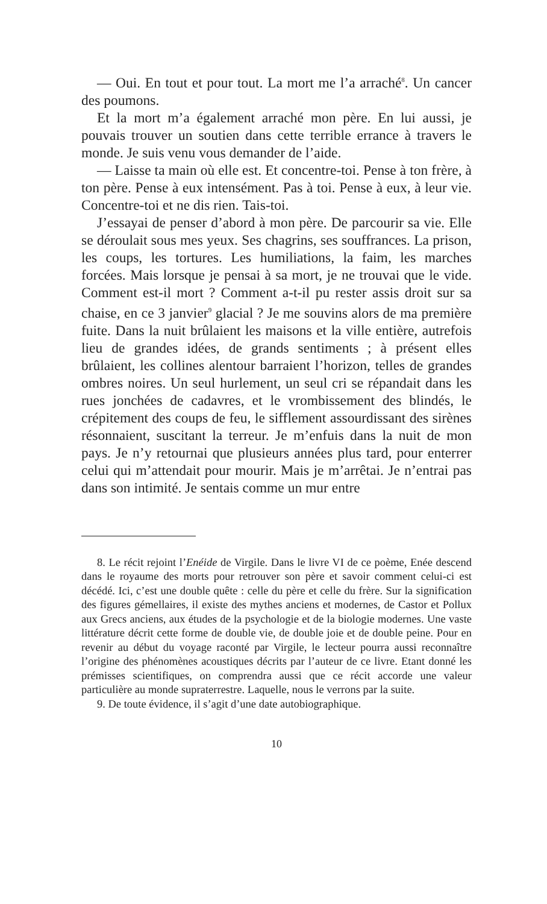— Oui. En tout et pour tout. La mort me l’a arraché<sup>8</sup>. Un cancer des poumons.
Et la mort m’a également arraché mon père. En lui aussi, je pouvais trouver un soutien dans cette terrible errance à travers le monde. Je suis venu vous demander de l’aide.
— Laisse ta main où elle est. Et concentre-toi. Pense à ton frère, à ton père. Pense à eux intensément. Pas à toi. Pense à eux, à leur vie. Concentre-toi et ne dis rien. Tais-toi.
J’essayai de penser d’abord à mon père. De parcourir sa vie. Elle se déroulait sous mes yeux. Ses chagrins, ses souffrances. La prison, les coups, les tortures. Les humiliations, la faim, les marches forcées. Mais lorsque je pensai à sa mort, je ne trouvai que le vide. Comment est-il mort ? Comment a-t-il pu rester assis droit sur sa chaise, en ce 3 janvier<sup>9</sup> glacial ? Je me souvins alors de ma première fuite. Dans la nuit brûlaient les maisons et la ville entière, autrefois lieu de grandes idées, de grands sentiments ; à présent elles brûlaient, les collines alentour barraient l’horizon, telles de grandes ombres noires. Un seul hurlement, un seul cri se répandait dans les rues jonchées de cadavres, et le vrombissement des blindés, le crépitement des coups de feu, le sifflement assourdissant des sirènes résonnaient, suscitant la terreur. Je m’enfuis dans la nuit de mon pays. Je n’y retournai que plusieurs années plus tard, pour enterrer celui qui m’attendait pour mourir. Mais je m’arrêtai. Je n’entrai pas dans son intimité. Je sentais comme un mur entre
8. Le récit rejoint l’Enéide de Virgile. Dans le livre VI de ce poème, Enée descend dans le royaume des morts pour retrouver son père et savoir comment celui-ci est décédé. Ici, c’est une double quête : celle du père et celle du frère. Sur la signification des figures gémellaires, il existe des mythes anciens et modernes, de Castor et Pollux aux Grecs anciens, aux études de la psychologie et de la biologie modernes. Une vaste littérature décrit cette forme de double vie, de double joie et de double peine. Pour en revenir au début du voyage raconté par Virgile, le lecteur pourra aussi reconnaître l’origine des phénomènes acoustiques décrits par l’auteur de ce livre. Etant donné les prémisses scientifiques, on comprendra aussi que ce récit accorde une valeur particulière au monde supraterrestre. Laquelle, nous le verrons par la suite.
9. De toute évidence, il s’agit d’une date autobiographique.
10